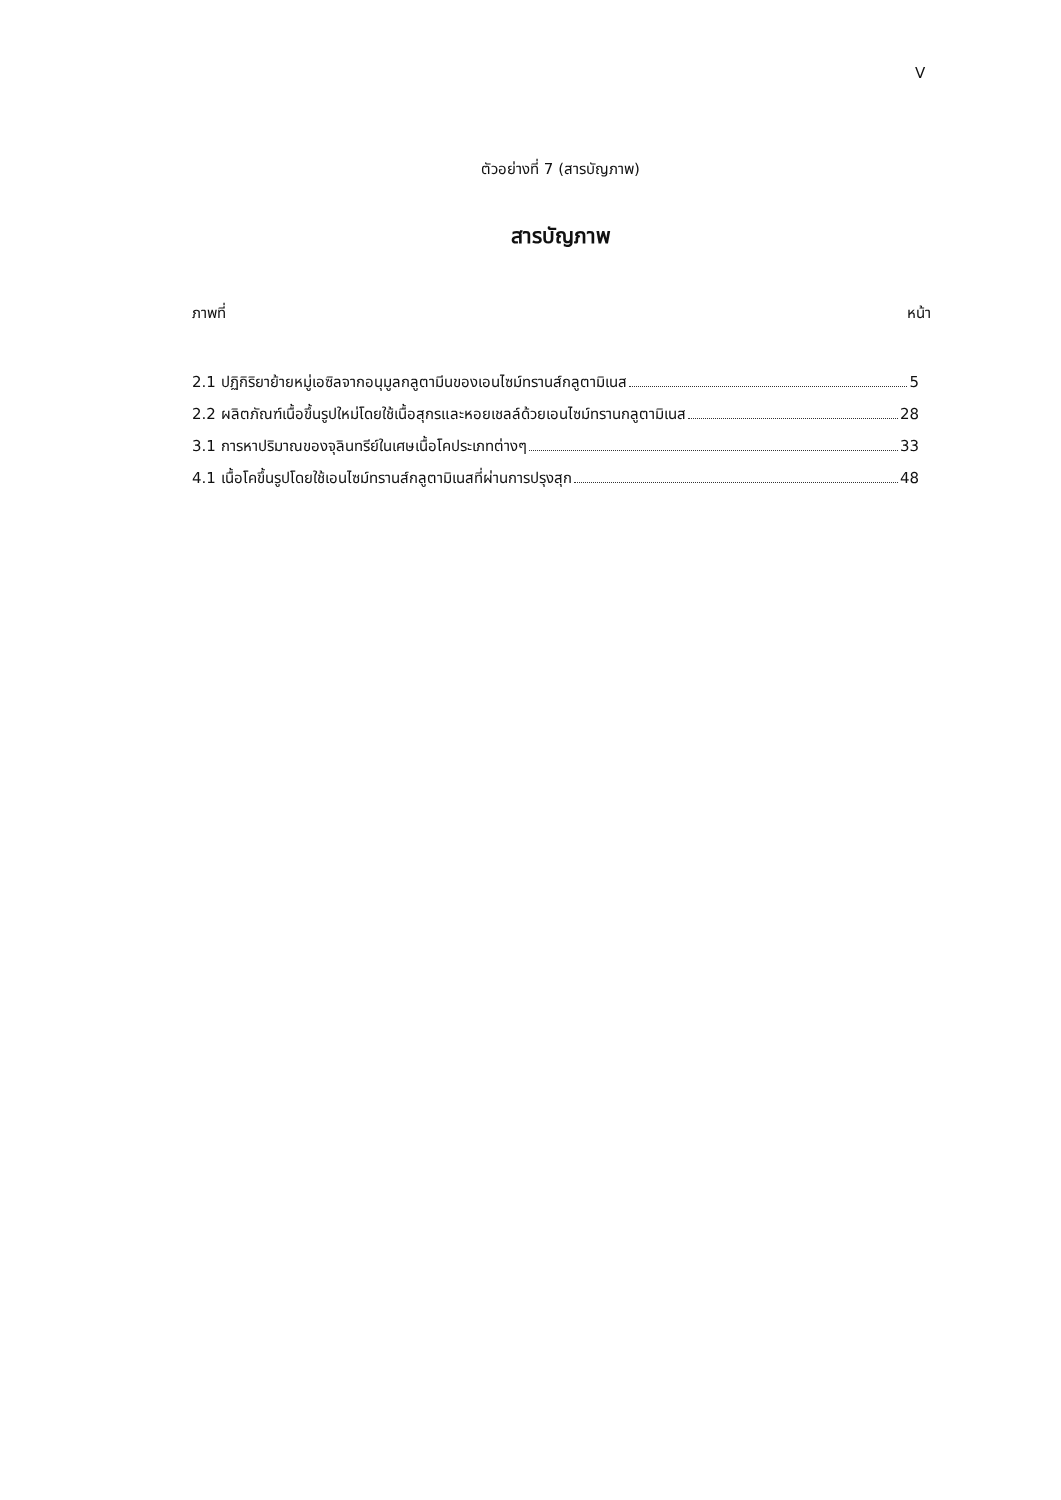V
ตัวอย่างที่ 7 (สารบัญภาพ)
สารบัญภาพ
ภาพที่ หน้า
2.1 ปฏิกิริยาย้ายหมู่เอซิลจากอนุมูลกลูตามีนของเอนไซม์ทรานส์กลูตามิเนส 5
2.2 ผลิตภัณฑ์เนื้อขึ้นรูปใหม่โดยใช้เนื้อสุกรและหอยเชลล์ด้วยเอนไซม์ทรานกลูตามิเนส 28
3.1 การหาปริมาณของจุลินทรีย์ในเศษเนื้อโคประเภทต่างๆ 33
4.1 เนื้อโคขึ้นรูปโดยใช้เอนไซม์ทรานส์กลูตามิเนสที่ผ่านการปรุงสุก 48